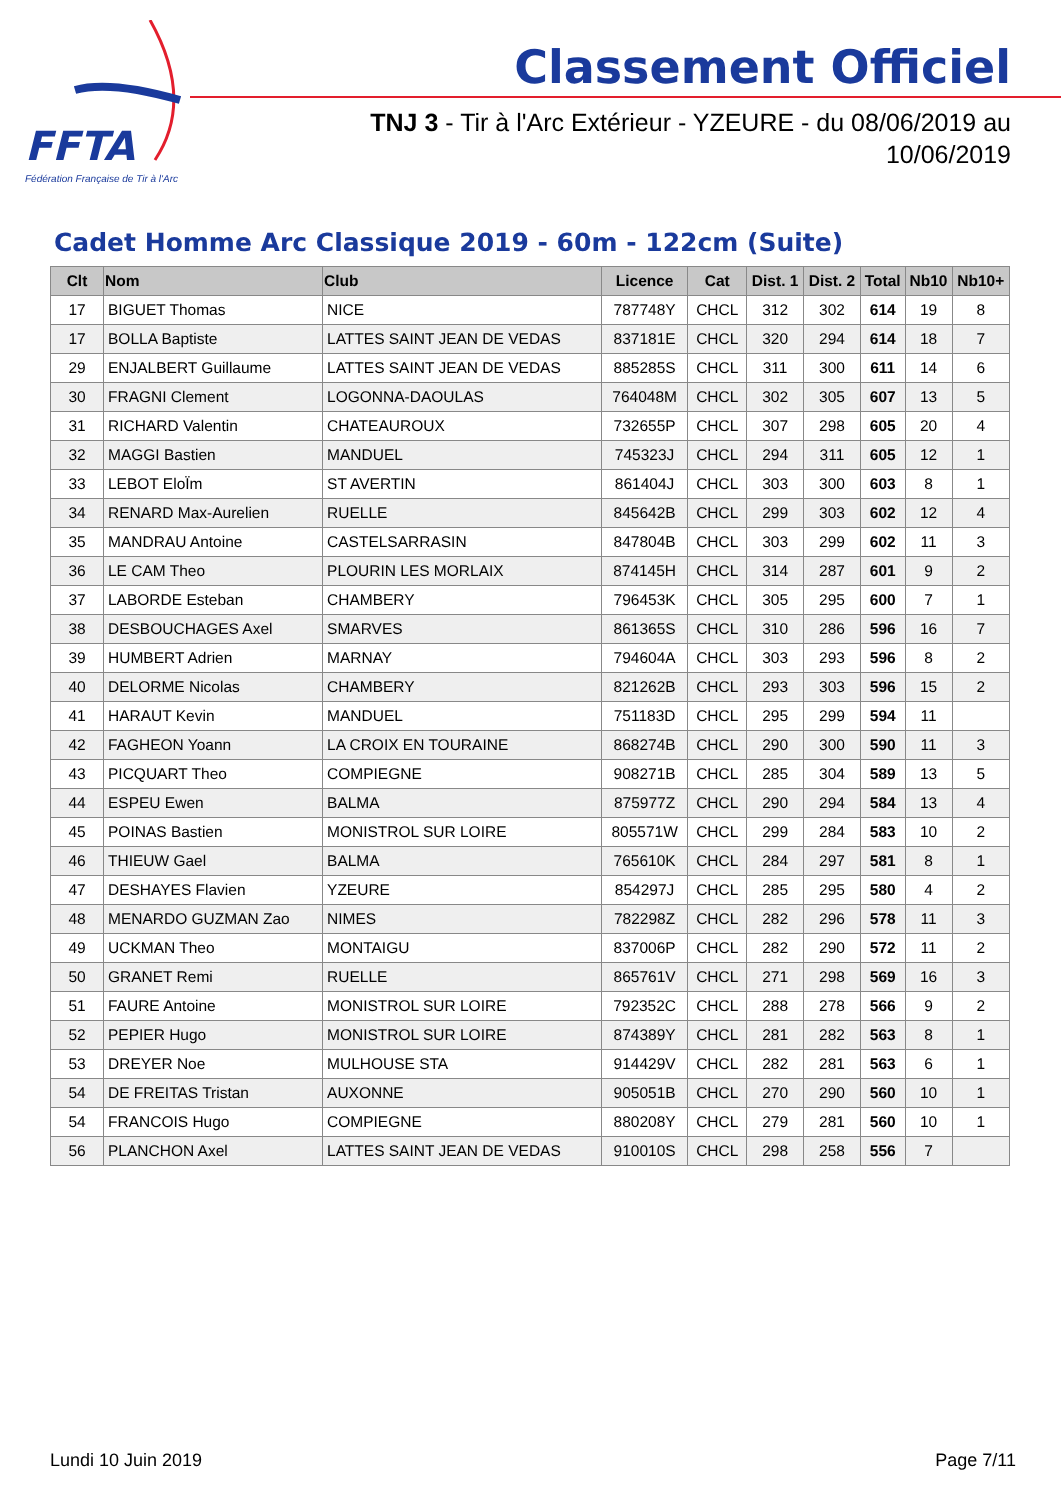FFTA
Fédération Française de Tir à l'Arc
Classement Officiel
TNJ 3 - Tir à l'Arc Extérieur - YZEURE - du 08/06/2019 au 10/06/2019
Cadet Homme Arc Classique 2019 - 60m - 122cm (Suite)
| Clt | Nom | Club | Licence | Cat | Dist. 1 | Dist. 2 | Total | Nb10 | Nb10+ |
| --- | --- | --- | --- | --- | --- | --- | --- | --- | --- |
| 17 | BIGUET Thomas | NICE | 787748Y | CHCL | 312 | 302 | 614 | 19 | 8 |
| 17 | BOLLA Baptiste | LATTES SAINT JEAN DE VEDAS | 837181E | CHCL | 320 | 294 | 614 | 18 | 7 |
| 29 | ENJALBERT Guillaume | LATTES SAINT JEAN DE VEDAS | 885285S | CHCL | 311 | 300 | 611 | 14 | 6 |
| 30 | FRAGNI Clement | LOGONNA-DAOULAS | 764048M | CHCL | 302 | 305 | 607 | 13 | 5 |
| 31 | RICHARD Valentin | CHATEAUROUX | 732655P | CHCL | 307 | 298 | 605 | 20 | 4 |
| 32 | MAGGI Bastien | MANDUEL | 745323J | CHCL | 294 | 311 | 605 | 12 | 1 |
| 33 | LEBOT EloÏm | ST AVERTIN | 861404J | CHCL | 303 | 300 | 603 | 8 | 1 |
| 34 | RENARD Max-Aurelien | RUELLE | 845642B | CHCL | 299 | 303 | 602 | 12 | 4 |
| 35 | MANDRAU Antoine | CASTELSARRASIN | 847804B | CHCL | 303 | 299 | 602 | 11 | 3 |
| 36 | LE CAM Theo | PLOURIN LES MORLAIX | 874145H | CHCL | 314 | 287 | 601 | 9 | 2 |
| 37 | LABORDE Esteban | CHAMBERY | 796453K | CHCL | 305 | 295 | 600 | 7 | 1 |
| 38 | DESBOUCHAGES Axel | SMARVES | 861365S | CHCL | 310 | 286 | 596 | 16 | 7 |
| 39 | HUMBERT Adrien | MARNAY | 794604A | CHCL | 303 | 293 | 596 | 8 | 2 |
| 40 | DELORME Nicolas | CHAMBERY | 821262B | CHCL | 293 | 303 | 596 | 15 | 2 |
| 41 | HARAUT Kevin | MANDUEL | 751183D | CHCL | 295 | 299 | 594 | 11 | |
| 42 | FAGHEON Yoann | LA CROIX EN TOURAINE | 868274B | CHCL | 290 | 300 | 590 | 11 | 3 |
| 43 | PICQUART Theo | COMPIEGNE | 908271B | CHCL | 285 | 304 | 589 | 13 | 5 |
| 44 | ESPEU Ewen | BALMA | 875977Z | CHCL | 290 | 294 | 584 | 13 | 4 |
| 45 | POINAS Bastien | MONISTROL SUR LOIRE | 805571W | CHCL | 299 | 284 | 583 | 10 | 2 |
| 46 | THIEUW Gael | BALMA | 765610K | CHCL | 284 | 297 | 581 | 8 | 1 |
| 47 | DESHAYES Flavien | YZEURE | 854297J | CHCL | 285 | 295 | 580 | 4 | 2 |
| 48 | MENARDO GUZMAN Zao | NIMES | 782298Z | CHCL | 282 | 296 | 578 | 11 | 3 |
| 49 | UCKMAN Theo | MONTAIGU | 837006P | CHCL | 282 | 290 | 572 | 11 | 2 |
| 50 | GRANET Remi | RUELLE | 865761V | CHCL | 271 | 298 | 569 | 16 | 3 |
| 51 | FAURE Antoine | MONISTROL SUR LOIRE | 792352C | CHCL | 288 | 278 | 566 | 9 | 2 |
| 52 | PEPIER Hugo | MONISTROL SUR LOIRE | 874389Y | CHCL | 281 | 282 | 563 | 8 | 1 |
| 53 | DREYER Noe | MULHOUSE STA | 914429V | CHCL | 282 | 281 | 563 | 6 | 1 |
| 54 | DE FREITAS Tristan | AUXONNE | 905051B | CHCL | 270 | 290 | 560 | 10 | 1 |
| 54 | FRANCOIS Hugo | COMPIEGNE | 880208Y | CHCL | 279 | 281 | 560 | 10 | 1 |
| 56 | PLANCHON Axel | LATTES SAINT JEAN DE VEDAS | 910010S | CHCL | 298 | 258 | 556 | 7 | |
Lundi 10 Juin 2019 Page 7/11